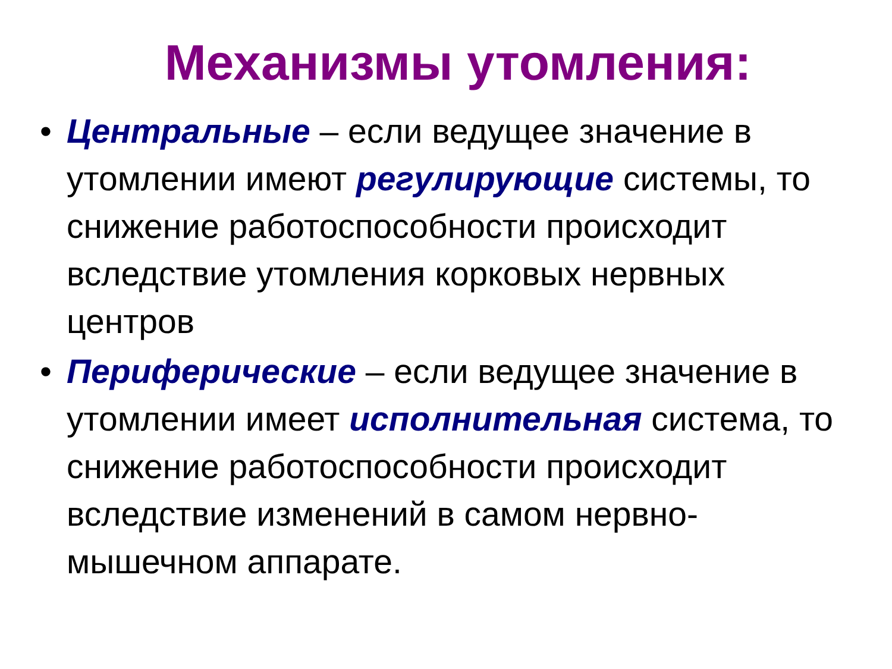Механизмы утомления:
• Центральные – если ведущее значение в утомлении имеют регулирующие системы, то снижение работоспособности происходит вследствие утомления корковых нервных центров
• Периферические – если ведущее значение в утомлении имеет исполнительная система, то снижение работоспособности происходит вследствие изменений в самом нервно-мышечном аппарате.